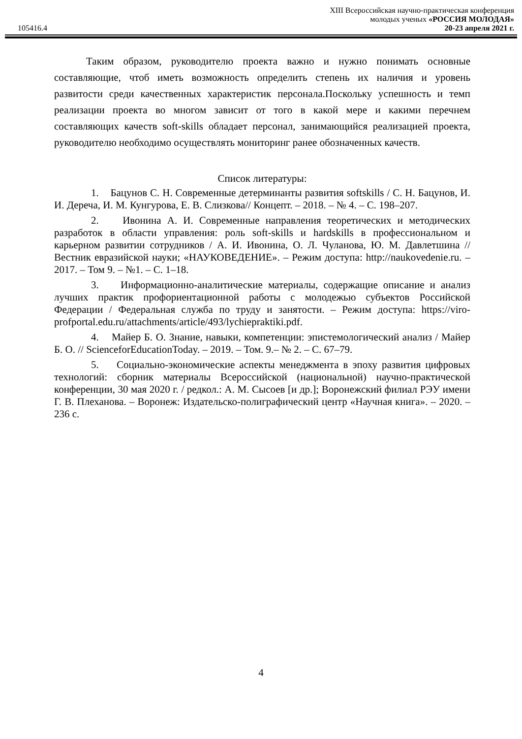105416.4
XIII Всероссийская научно-практическая конференция
молодых ученых «РОССИЯ МОЛОДАЯ»
20-23 апреля 2021 г.
Таким образом, руководителю проекта важно и нужно понимать основные составляющие, чтоб иметь возможность определить степень их наличия и уровень развитости среди качественных характеристик персонала.Поскольку успешность и темп реализации проекта во многом зависит от того в какой мере и какими перечнем составляющих качеств soft-skills обладает персонал, занимающийся реализацией проекта, руководителю необходимо осуществлять мониторинг ранее обозначенных качеств.
Список литературы:
1. Бацунов С. Н. Современные детерминанты развития softskills / С. Н. Бацунов, И. И. Дереча, И. М. Кунгурова, Е. В. Слизкова// Концепт. – 2018. – № 4. – С. 198–207.
2. Ивонина А. И. Современные направления теоретических и методических разработок в области управления: роль soft-skills и hardskills в профессиональном и карьерном развитии сотрудников / А. И. Ивонина, О. Л. Чуланова, Ю. М. Давлетшина // Вестник евразийской науки; «НАУКОВЕДЕНИЕ». – Режим доступа: http://naukovedenie.ru. – 2017. – Том 9. – №1. – С. 1–18.
3. Информационно-аналитические материалы, содержащие описание и анализ лучших практик профориентационной работы с молодежью субъектов Российской Федерации / Федеральная служба по труду и занятости. – Режим доступа: https://viro-profportal.edu.ru/attachments/article/493/lychiepraktiki.pdf.
4. Майер Б. О. Знание, навыки, компетенции: эпистемологический анализ / Майер Б. О. // ScienceforEducationToday. – 2019. – Том. 9.– № 2. – С. 67–79.
5. Социально-экономические аспекты менеджмента в эпоху развития цифровых технологий: сборник материалы Всероссийской (национальной) научно-практической конференции, 30 мая 2020 г. / редкол.: А. М. Сысоев [и др.]; Воронежский филиал РЭУ имени Г. В. Плеханова. – Воронеж: Издательско-полиграфический центр «Научная книга». – 2020. – 236 с.
4